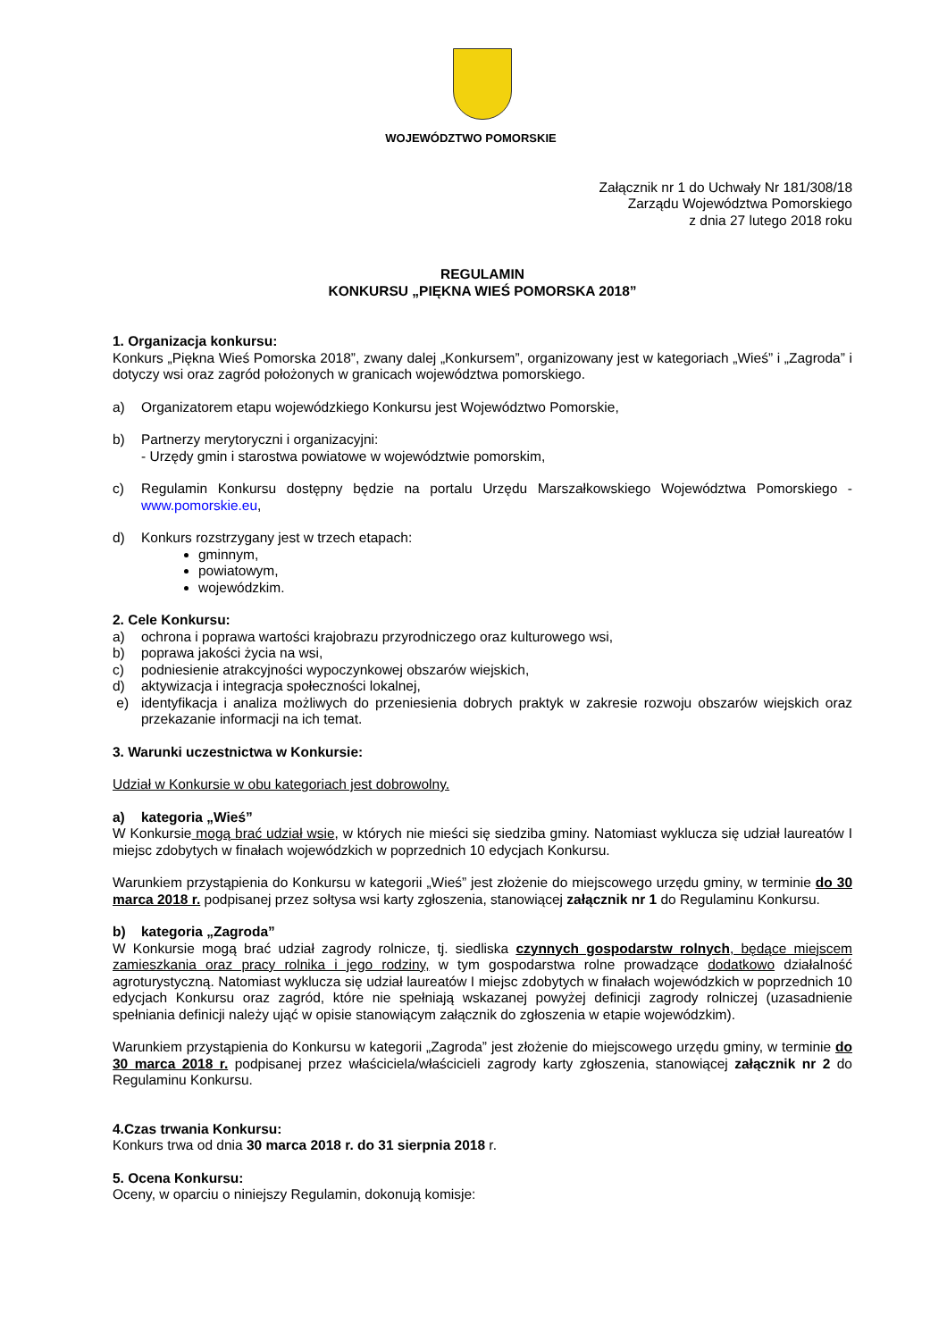WOJEWÓDZTWO POMORSKIE
Załącznik nr 1 do Uchwały Nr 181/308/18
Zarządu Województwa Pomorskiego
z dnia 27 lutego 2018 roku
REGULAMIN
KONKURSU „PIĘKNA WIEŚ POMORSKA 2018”
1. Organizacja konkursu:
Konkurs „Piękna Wieś Pomorska 2018”, zwany dalej „Konkursem”, organizowany jest w kategoriach „Wieś” i „Zagroda” i dotyczy wsi oraz zagród położonych w granicach województwa pomorskiego.
a) Organizatorem etapu wojewódzkiego Konkursu jest Województwo Pomorskie,
b) Partnerzy merytoryczni i organizacyjni:
- Urzędy gmin i starostwa powiatowe w województwie pomorskim,
c) Regulamin Konkursu dostępny będzie na portalu Urzędu Marszałkowskiego Województwa Pomorskiego - www.pomorskie.eu,
d) Konkurs rozstrzygany jest w trzech etapach:
gminnym,
powiatowym,
wojewódzkim.
2. Cele Konkursu:
a) ochrona i poprawa wartości krajobrazu przyrodniczego oraz kulturowego wsi,
b) poprawa jakości życia na wsi,
c) podniesienie atrakcyjności wypoczynkowej obszarów wiejskich,
d) aktywizacja i integracja społeczności lokalnej,
e) identyfikacja i analiza możliwych do przeniesienia dobrych praktyk w zakresie rozwoju obszarów wiejskich oraz przekazanie informacji na ich temat.
3. Warunki uczestnictwa w Konkursie:
Udział w Konkursie w obu kategoriach jest dobrowolny.
a) kategoria „Wieś”
W Konkursie mogą brać udział wsie, w których nie mieści się siedziba gminy. Natomiast wyklucza się udział laureatów I miejsc zdobytych w finałach wojewódzkich w poprzednich 10 edycjach Konkursu.
Warunkiem przystąpienia do Konkursu w kategorii „Wieś” jest złożenie do miejscowego urzędu gminy, w terminie do 30 marca 2018 r. podpisanej przez sołtysa wsi karty zgłoszenia, stanowiącej załącznik nr 1 do Regulaminu Konkursu.
b) kategoria „Zagroda”
W Konkursie mogą brać udział zagrody rolnicze, tj. siedliska czynnych gospodarstw rolnych, będące miejscem zamieszkania oraz pracy rolnika i jego rodziny, w tym gospodarstwa rolne prowadzące dodatkowo działalność agroturystyczną. Natomiast wyklucza się udział laureatów I miejsc zdobytych w finałach wojewódzkich w poprzednich 10 edycjach Konkursu oraz zagród, które nie spełniają wskazanej powyżej definicji zagrody rolniczej (uzasadnienie spełniania definicji należy ująć w opisie stanowiącym załącznik do zgłoszenia w etapie wojewódzkim).
Warunkiem przystąpienia do Konkursu w kategorii „Zagroda” jest złożenie do miejscowego urzędu gminy, w terminie do 30 marca 2018 r. podpisanej przez właściciela/właścicieli zagrody karty zgłoszenia, stanowiącej załącznik nr 2 do Regulaminu Konkursu.
4.Czas trwania Konkursu:
Konkurs trwa od dnia 30 marca 2018 r. do 31 sierpnia 2018 r.
5. Ocena Konkursu:
Oceny, w oparciu o niniejszy Regulamin, dokonują komisje: